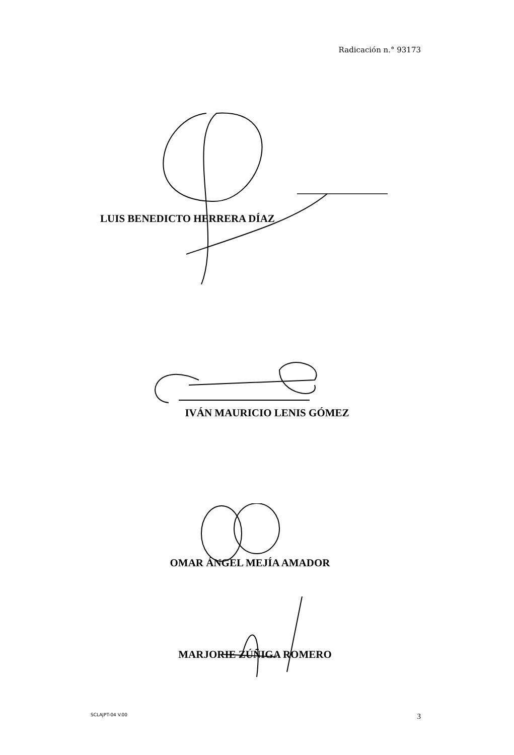Radicación n.° 93173
LUIS BENEDICTO HERRERA DÍAZ
IVÁN MAURICIO LENIS GÓMEZ
OMAR ÁNGEL MEJÍA AMADOR
MARJORIE ZÚÑIGA ROMERO
SCLAJPT-04 V.00 3